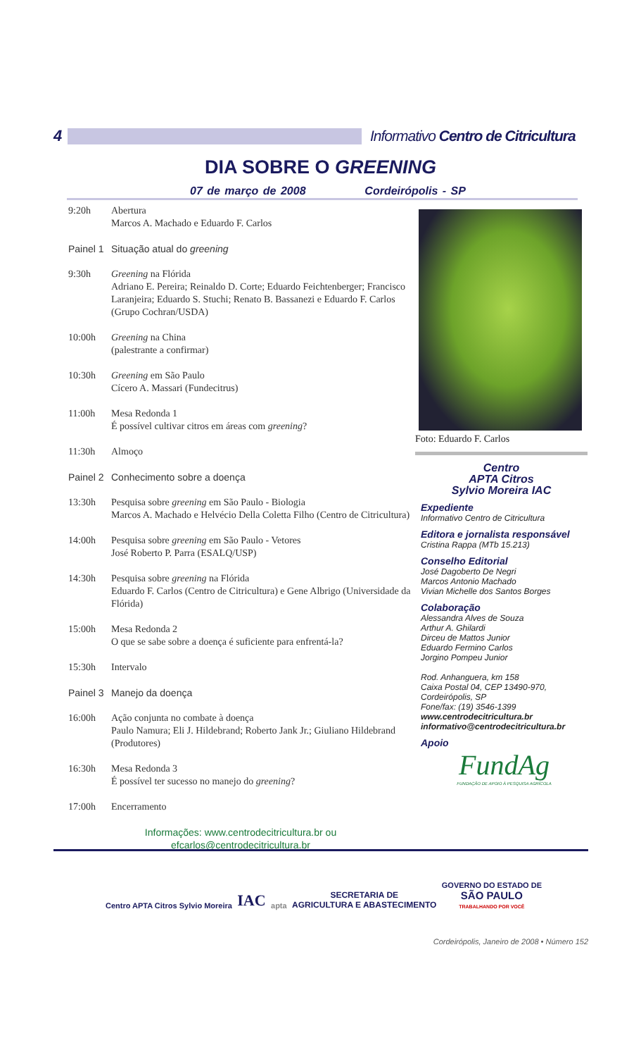4
Informativo Centro de Citricultura
DIA SOBRE O GREENING
07 de março de 2008 Cordeirópolis - SP
9:20h Abertura
Marcos A. Machado e Eduardo F. Carlos
Painel 1 Situação atual do greening
9:30h Greening na Flórida
Adriano E. Pereira; Reinaldo D. Corte; Eduardo Feichtenberger; Francisco Laranjeira; Eduardo S. Stuchi; Renato B. Bassanezi e Eduardo F. Carlos (Grupo Cochran/USDA)
10:00h Greening na China
(palestrante a confirmar)
10:30h Greening em São Paulo
Cícero A. Massari (Fundecitrus)
11:00h Mesa Redonda 1
É possível cultivar citros em áreas com greening?
11:30h Almoço
Painel 2 Conhecimento sobre a doença
13:30h Pesquisa sobre greening em São Paulo - Biologia
Marcos A. Machado e Helvécio Della Coletta Filho (Centro de Citricultura)
14:00h Pesquisa sobre greening em São Paulo - Vetores
José Roberto P. Parra (ESALQ/USP)
14:30h Pesquisa sobre greening na Flórida
Eduardo F. Carlos (Centro de Citricultura) e Gene Albrigo (Universidade da Flórida)
15:00h Mesa Redonda 2
O que se sabe sobre a doença é suficiente para enfrentá-la?
15:30h Intervalo
Painel 3 Manejo da doença
16:00h Ação conjunta no combate à doença
Paulo Namura; Eli J. Hildebrand; Roberto Jank Jr.; Giuliano Hildebrand (Produtores)
16:30h Mesa Redonda 3
É possível ter sucesso no manejo do greening?
17:00h Encerramento
Informações: www.centrodecitricultura.br ou
efcarlos@centrodecitricultura.br
Foto: Eduardo F. Carlos
Centro
APTA Citros
Sylvio Moreira IAC
Expediente
Informativo Centro de Citricultura
Editora e jornalista responsável
Cristina Rappa (MTb 15.213)
Conselho Editorial
José Dagoberto De Negri
Marcos Antonio Machado
Vivian Michelle dos Santos Borges
Colaboração
Alessandra Alves de Souza
Arthur A. Ghilardi
Dirceu de Mattos Junior
Eduardo Fermino Carlos
Jorgino Pompeu Junior
Rod. Anhanguera, km 158
Caixa Postal 04, CEP 13490-970,
Cordeirópolis, SP
Fone/fax: (19) 3546-1399
www.centrodecitricultura.br
informativo@centrodecitricultura.br
Apoio
FundAg
FUNDAÇÃO DE APOIO À PESQUISA AGRÍCOLA
Centro APTA Citros Sylvio Moreira IAC apta SECRETARIA DE
AGRICULTURA E ABASTECIMENTO GOVERNO DO ESTADO DE
SÃO PAULO
TRABALHANDO POR VOCÊ
Cordeirópolis, Janeiro de 2008 • Número 152